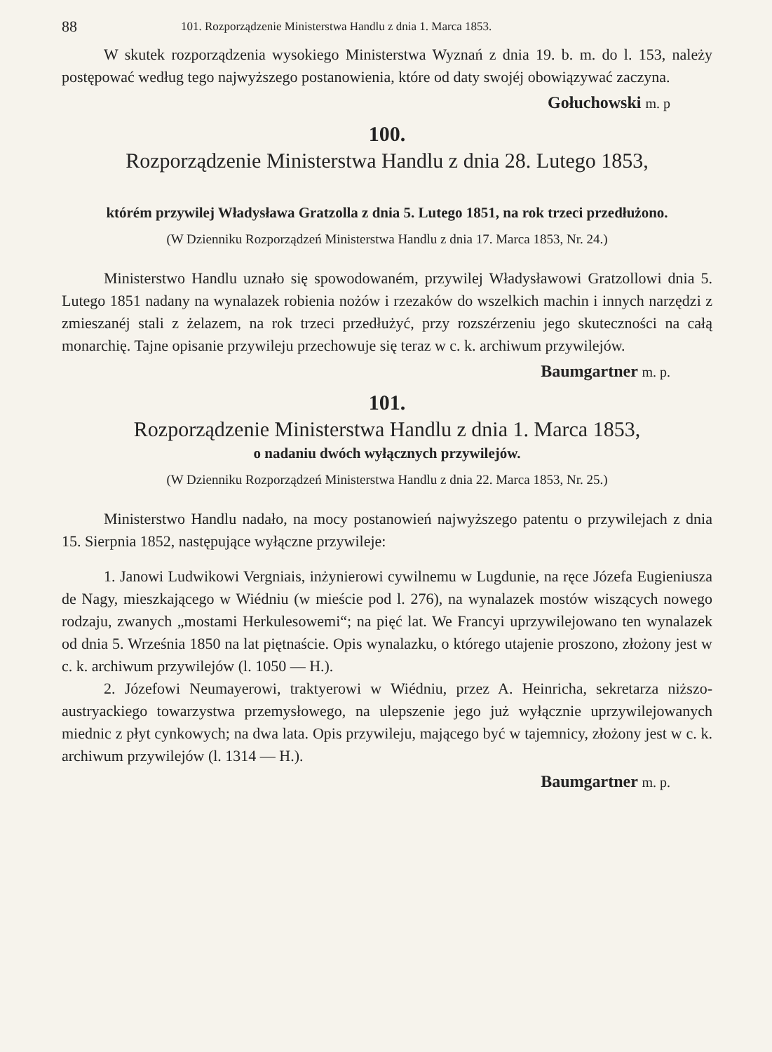88 101. Rozporządzenie Ministerstwa Handlu z dnia 1. Marca 1853.
W skutek rozporządzenia wysokiego Ministerstwa Wyznań z dnia 19. b. m. do l. 153, należy postępować według tego najwyższego postanowienia, które od daty swojéj obowiązywać zaczyna.
Gołuchowski m. p
100.
Rozporządzenie Ministerstwa Handlu z dnia 28. Lutego 1853,
którém przywilej Władysława Gratzolla z dnia 5. Lutego 1851, na rok trzeci przedłużono.
(W Dzienniku Rozporządzeń Ministerstwa Handlu z dnia 17. Marca 1853, Nr. 24.)
Ministerstwo Handlu uznało się spowodowaném, przywilej Władysławowi Gratzollowi dnia 5. Lutego 1851 nadany na wynalazek robienia nożów i rzezaków do wszelkich machin i innych narzędzi z zmieszanéj stali z żelazem, na rok trzeci przedłużyć, przy rozszérzeniu jego skuteczności na całą monarchię. Tajne opisanie przywileju przechowuje się teraz w c. k. archiwum przywilejów.
Baumgartner m. p.
101.
Rozporządzenie Ministerstwa Handlu z dnia 1. Marca 1853,
o nadaniu dwóch wyłącznych przywilejów.
(W Dzienniku Rozporządzeń Ministerstwa Handlu z dnia 22. Marca 1853, Nr. 25.)
Ministerstwo Handlu nadało, na mocy postanowień najwyższego patentu o przywilejach z dnia 15. Sierpnia 1852, następujące wyłączne przywileje:
1. Janowi Ludwikowi Vergniais, inżynierowi cywilnemu w Lugdunie, na ręce Józefa Eugieniusza de Nagy, mieszkającego w Wiédniu (w mieście pod l. 276), na wynalazek mostów wiszących nowego rodzaju, zwanych „mostami Herkulesowemi“; na pięć lat. We Francyi uprzywilejowano ten wynalazek od dnia 5. Września 1850 na lat piętnaście. Opis wynalazku, o którego utajenie proszono, złożony jest w c. k. archiwum przywilejów (l. 1050 — H.).
2. Józefowi Neumayerowi, traktyerowi w Wiédniu, przez A. Heinricha, sekretarza niższo-austryackiego towarzystwa przemysłowego, na ulepszenie jego już wyłącznie uprzywilejowanych miednic z płyt cynkowych; na dwa lata. Opis przywileju, mającego być w tajemnicy, złożony jest w c. k. archiwum przywilejów (l. 1314 — H.).
Baumgartner m. p.